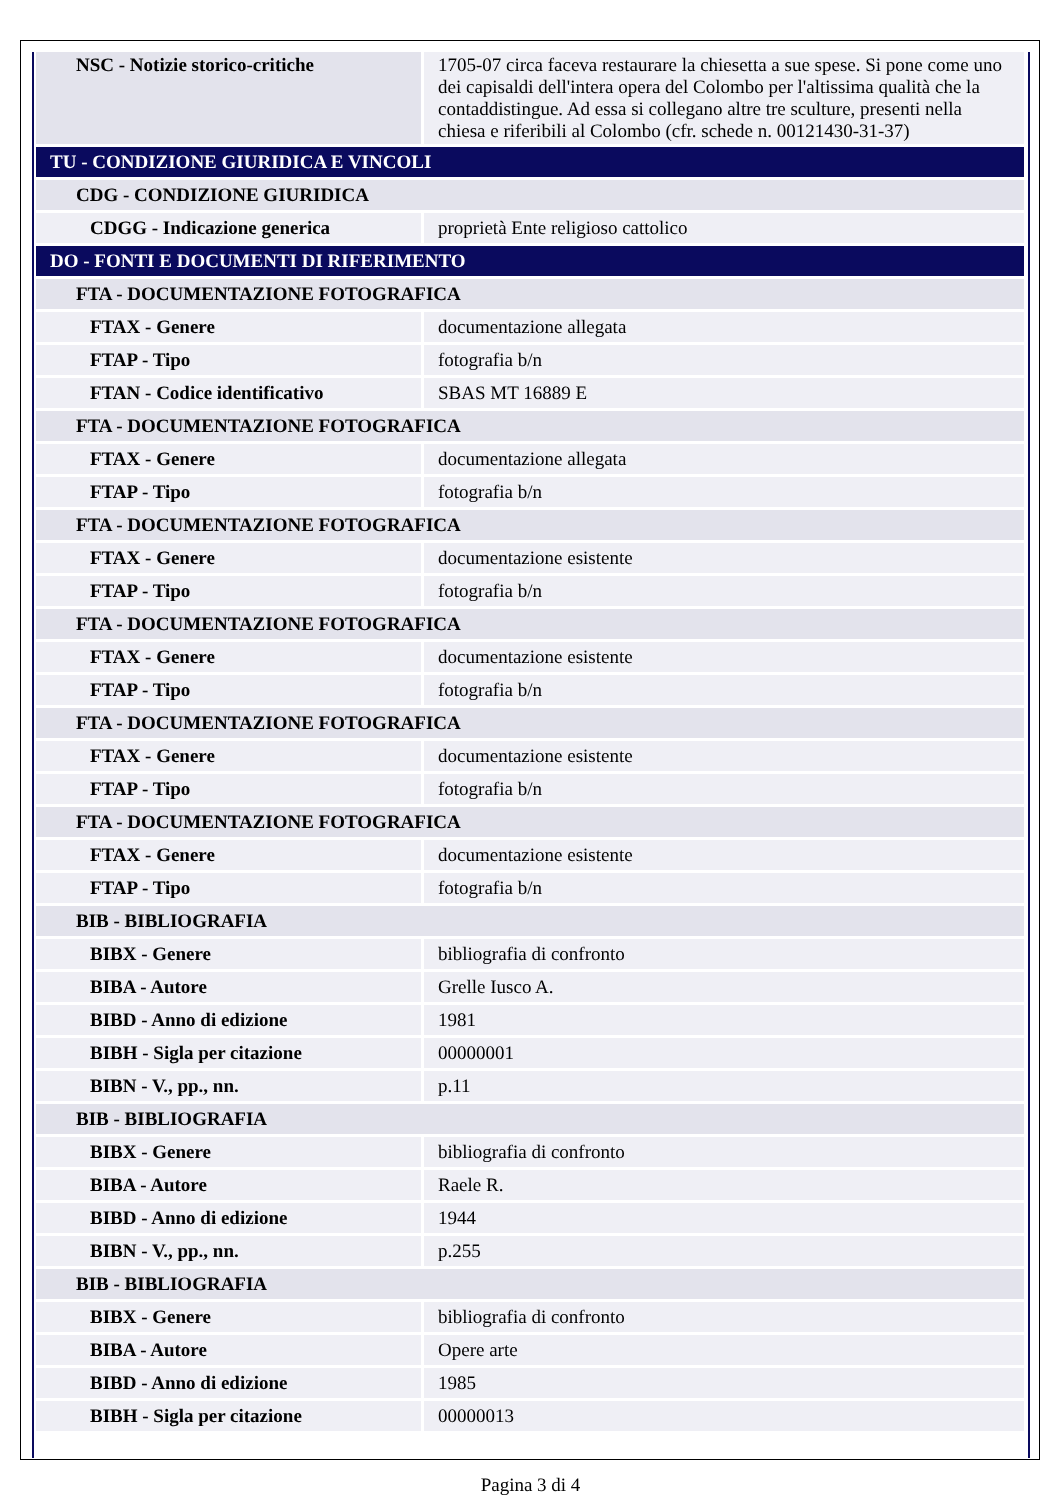| NSC - Notizie storico-critiche | 1705-07 circa faceva restaurare la chiesetta a sue spese. Si pone come uno dei capisaldi dell'intera opera del Colombo per l'altissima qualità che la contaddistingue. Ad essa si collegano altre tre sculture, presenti nella chiesa e riferibili al Colombo (cfr. schede n. 00121430-31-37) |
| TU - CONDIZIONE GIURIDICA E VINCOLI | |
| CDG - CONDIZIONE GIURIDICA | |
| CDGG - Indicazione generica | proprietà Ente religioso cattolico |
| DO - FONTI E DOCUMENTI DI RIFERIMENTO | |
| FTA - DOCUMENTAZIONE FOTOGRAFICA | |
| FTAX - Genere | documentazione allegata |
| FTAP - Tipo | fotografia b/n |
| FTAN - Codice identificativo | SBAS MT 16889 E |
| FTA - DOCUMENTAZIONE FOTOGRAFICA | |
| FTAX - Genere | documentazione allegata |
| FTAP - Tipo | fotografia b/n |
| FTA - DOCUMENTAZIONE FOTOGRAFICA | |
| FTAX - Genere | documentazione esistente |
| FTAP - Tipo | fotografia b/n |
| FTA - DOCUMENTAZIONE FOTOGRAFICA | |
| FTAX - Genere | documentazione esistente |
| FTAP - Tipo | fotografia b/n |
| FTA - DOCUMENTAZIONE FOTOGRAFICA | |
| FTAX - Genere | documentazione esistente |
| FTAP - Tipo | fotografia b/n |
| FTA - DOCUMENTAZIONE FOTOGRAFICA | |
| FTAX - Genere | documentazione esistente |
| FTAP - Tipo | fotografia b/n |
| BIB - BIBLIOGRAFIA | |
| BIBX - Genere | bibliografia di confronto |
| BIBA - Autore | Grelle Iusco A. |
| BIBD - Anno di edizione | 1981 |
| BIBH - Sigla per citazione | 00000001 |
| BIBN - V., pp., nn. | p.11 |
| BIB - BIBLIOGRAFIA | |
| BIBX - Genere | bibliografia di confronto |
| BIBA - Autore | Raele R. |
| BIBD - Anno di edizione | 1944 |
| BIBN - V., pp., nn. | p.255 |
| BIB - BIBLIOGRAFIA | |
| BIBX - Genere | bibliografia di confronto |
| BIBA - Autore | Opere arte |
| BIBD - Anno di edizione | 1985 |
| BIBH - Sigla per citazione | 00000013 |
Pagina 3 di 4